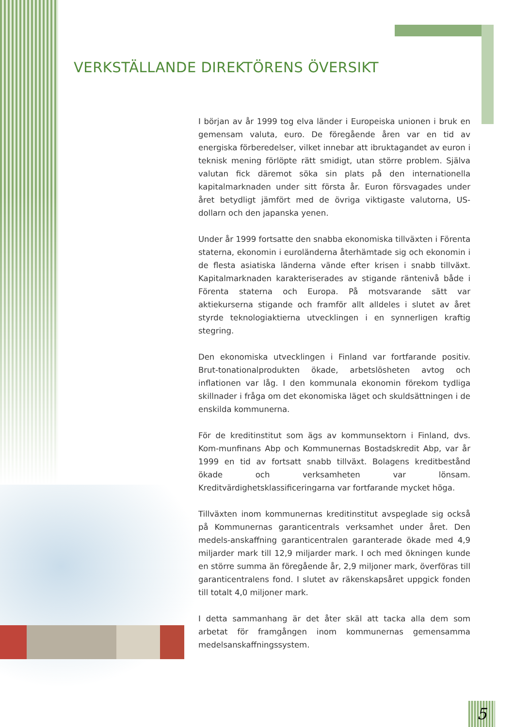VERKSTÄLLANDE DIREKTÖRENS ÖVERSIKT
I början av år 1999 tog elva länder i Europeiska unionen i bruk en gemensam valuta, euro. De föregående åren var en tid av energiska förberedelser, vilket innebar att ibruktagandet av euron i teknisk mening förlöpte rätt smidigt, utan större problem. Själva valutan fick däremot söka sin plats på den internationella kapitalmarknaden under sitt första år. Euron försvagades under året betydligt jämfört med de övriga viktigaste valutorna, US-dollarn och den japanska yenen.
Under år 1999 fortsatte den snabba ekonomiska tillväxten i Förenta staterna, ekonomin i euroländerna återhämtade sig och ekonomin i de flesta asiatiska länderna vände efter krisen i snabb tillväxt. Kapitalmarknaden karakteriserades av stigande räntenivå både i Förenta staterna och Europa. På motsvarande sätt var aktiekurserna stigande och framför allt alldeles i slutet av året styrde teknologiaktierna utvecklingen i en synnerligen kraftig stegring.
Den ekonomiska utvecklingen i Finland var fortfarande positiv. Brut-tonationalprodukten ökade, arbetslösheten avtog och inflationen var låg. I den kommunala ekonomin förekom tydliga skillnader i fråga om det ekonomiska läget och skuldsättningen i de enskilda kommunerna.
För de kreditinstitut som ägs av kommunsektorn i Finland, dvs. Kom-munfinans Abp och Kommunernas Bostadskredit Abp, var år 1999 en tid av fortsatt snabb tillväxt. Bolagens kreditbestånd ökade och verksamheten var lönsam. Kreditvärdighetsklassificeringarna var fortfarande mycket höga.
Tillväxten inom kommunernas kreditinstitut avspeglade sig också på Kommunernas garanticentrals verksamhet under året. Den medels-anskaffning garanticentralen garanterade ökade med 4,9 miljarder mark till 12,9 miljarder mark. I och med ökningen kunde en större summa än föregående år, 2,9 miljoner mark, överföras till garanticentralens fond. I slutet av räkenskapsåret uppgick fonden till totalt 4,0 miljoner mark.
I detta sammanhang är det åter skäl att tacka alla dem som arbetat för framgången inom kommunernas gemensamma medelsanskaffningssystem.
5